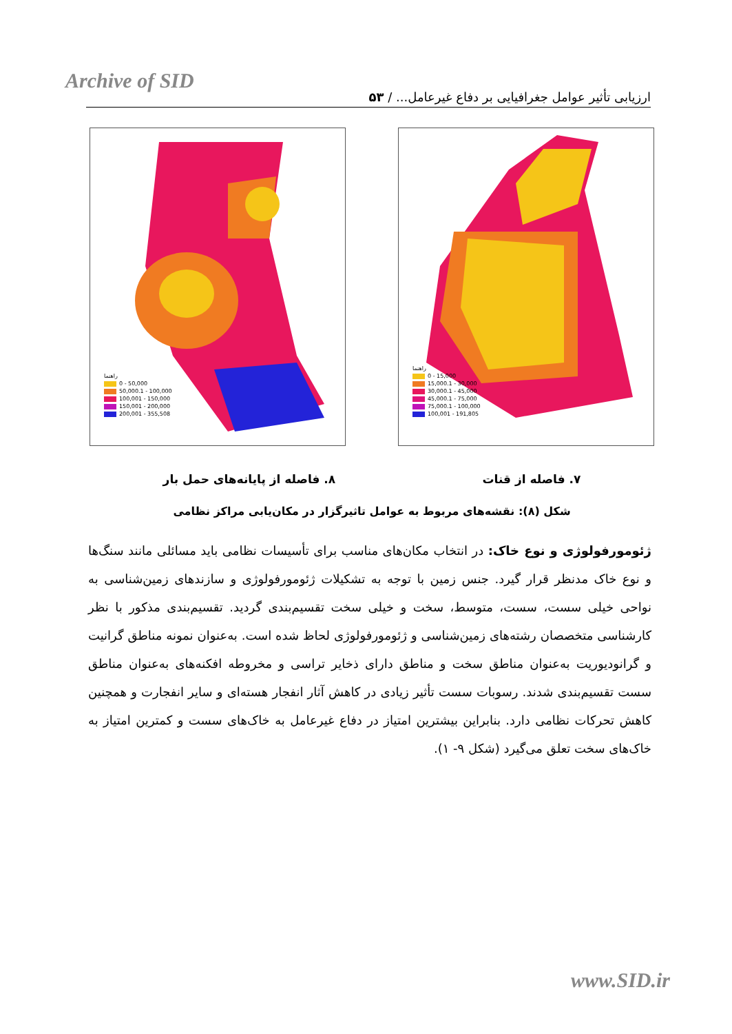Archive of SID
ارزیابی تأثیر عوامل جغرافیایی بر دفاع غیرعامل... / ۵۳
راهنما
0 - 50,000
50,000.1 - 100,000
100,001 - 150,000
150,001 - 200,000
200,001 - 355,508
راهنما
0 - 15,000
15,000.1 - 30,000
30,000.1 - 45,000
45,000.1 - 75,000
75,000.1 - 100,000
100,001 - 191,805
۷. فاصله از قنات ۸. فاصله از پایانه‌های حمل بار
شکل (۸): نقشه‌های مربوط به عوامل تاثیرگزار در مکان‌یابی مراکز نظامی
ژئومورفولوژی و نوع خاک: در انتخاب مکان‌های مناسب برای تأسیسات نظامی باید مسائلی مانند سنگ‌ها و نوع خاک مدنظر قرار گیرد. جنس زمین با توجه به تشکیلات ژئومورفولوژی و سازندهای زمین‌شناسی به نواحی خیلی سست، سست، متوسط، سخت و خیلی سخت تقسیم‌بندی گردید. تقسیم‌بندی مذکور با نظر کارشناسی متخصصان رشته‌های زمین‌شناسی و ژئومورفولوژی لحاظ شده است. به‌عنوان نمونه مناطق گرانیت و گرانودیوریت به‌عنوان مناطق سخت و مناطق دارای ذخایر تراسی و مخروطه افکنه‌های به‌عنوان مناطق سست تقسیم‌بندی شدند. رسوبات سست تأثیر زیادی در کاهش آثار انفجار هسته‌ای و سایر انفجارت و همچنین کاهش تحرکات نظامی دارد. بنابراین بیشترین امتیاز در دفاع غیرعامل به خاک‌های سست و کمترین امتیاز به خاک‌های سخت تعلق می‌گیرد (شکل ۹- ۱).
www.SID.ir